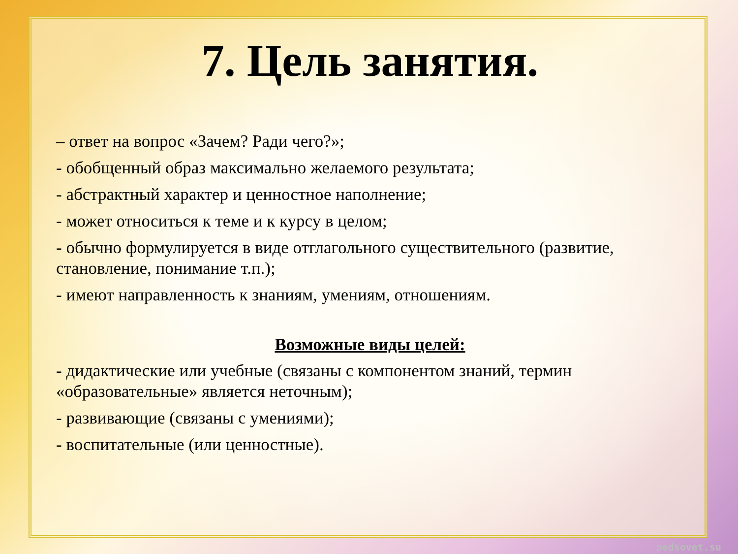7. Цель занятия.
– ответ на вопрос «Зачем? Ради чего?»;
- обобщенный образ максимально желаемого результата;
- абстрактный характер и ценностное наполнение;
- может относиться к теме и к курсу в целом;
- обычно формулируется в виде отглагольного существительного (развитие, становление, понимание т.п.);
- имеют направленность к знаниям, умениям, отношениям.
Возможные виды целей:
- дидактические или учебные (связаны с компонентом знаний, термин «образовательные» является неточным);
- развивающие (связаны с умениями);
- воспитательные (или ценностные).
pedsovet.su